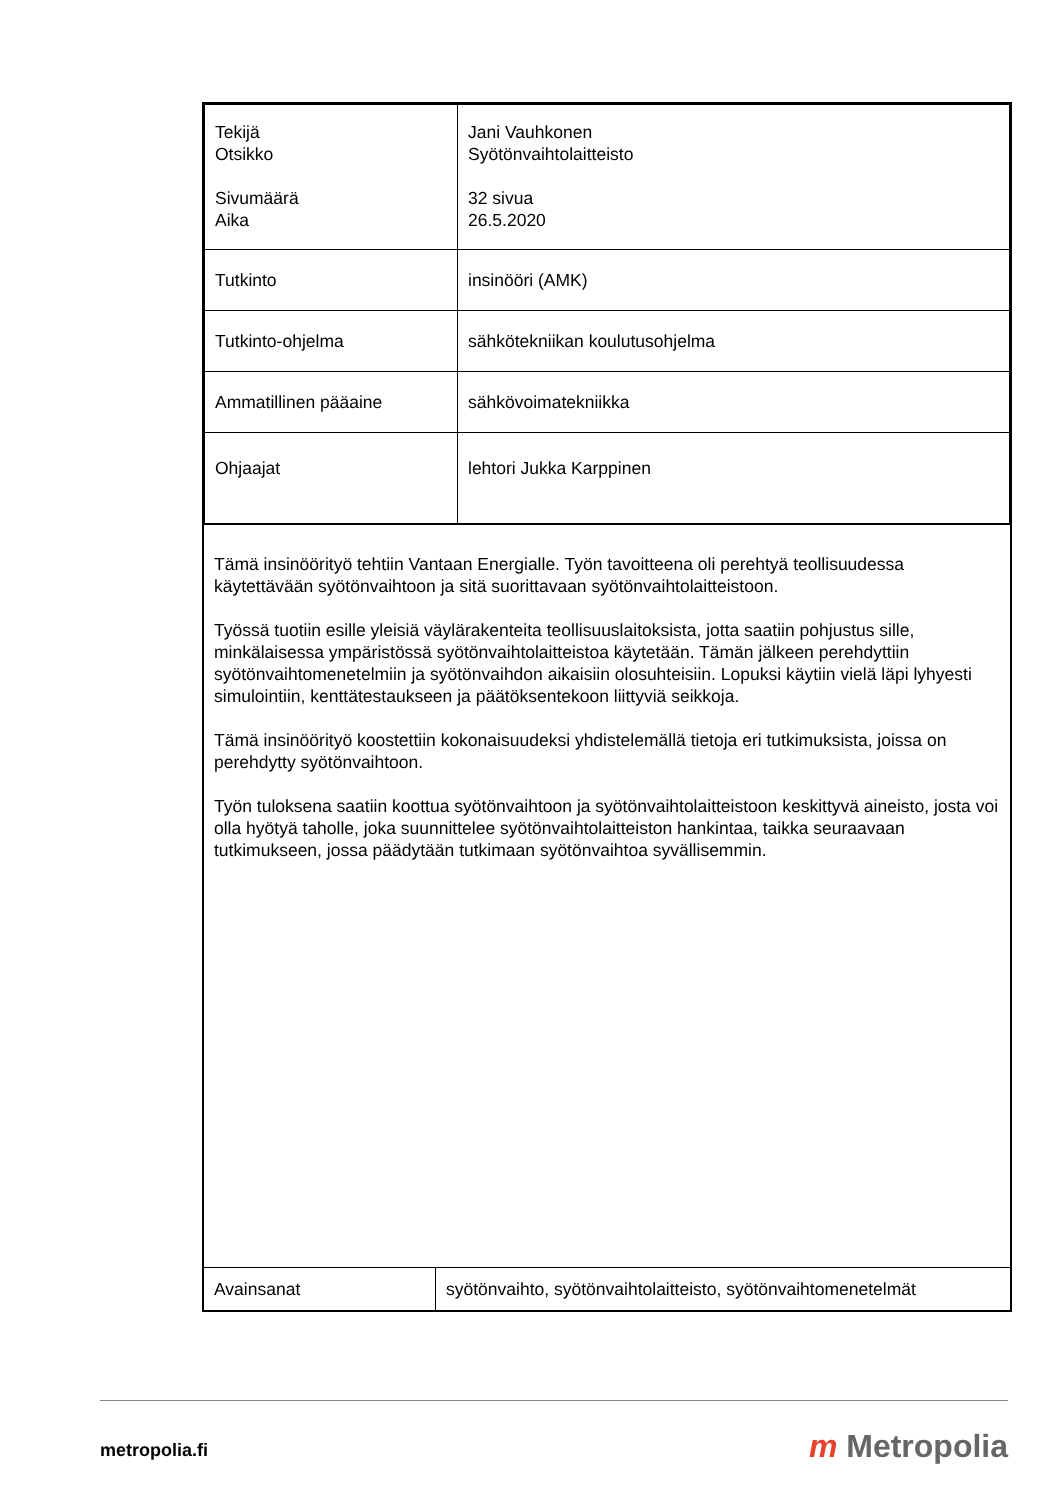| Tekijä Otsikko Sivumäärä Aika | Jani Vauhkonen Syötönvaihtolaitteisto 32 sivua 26.5.2020 |
| Tutkinto | insinööri (AMK) |
| Tutkinto-ohjelma | sähkötekniikan koulutusohjelma |
| Ammatillinen pääaine | sähkövoimatekniikka |
| Ohjaajat | lehtori Jukka Karppinen |
Tämä insinöörityö tehtiin Vantaan Energialle. Työn tavoitteena oli perehtyä teollisuudessa käytettävään syötönvaihtoon ja sitä suorittavaan syötönvaihtolaitteistoon.
Työssä tuotiin esille yleisiä väylärakenteita teollisuuslaitoksista, jotta saatiin pohjustus sille, minkälaisessa ympäristössä syötönvaihtolaitteistoa käytetään. Tämän jälkeen perehdyttiin syötönvaihtomenetelmiin ja syötönvaihdon aikaisiin olosuhteisiin. Lopuksi käytiin vielä läpi lyhyesti simulointiin, kenttätestaukseen ja päätöksentekoon liittyviä seikkoja.
Tämä insinöörityö koostettiin kokonaisuudeksi yhdistelemällä tietoja eri tutkimuksista, joissa on perehdytty syötönvaihtoon.
Työn tuloksena saatiin koottua syötönvaihtoon ja syötönvaihtolaitteistoon keskittyvä aineisto, josta voi olla hyötyä taholle, joka suunnittelee syötönvaihtolaitteiston hankintaa, taikka seuraavaan tutkimukseen, jossa päädytään tutkimaan syötönvaihtoa syvällisemmin.
| Avainsanat | syötönvaihto, syötönvaihtolaitteisto, syötönvaihtomenetelmät |
metropolia.fi m Metropolia